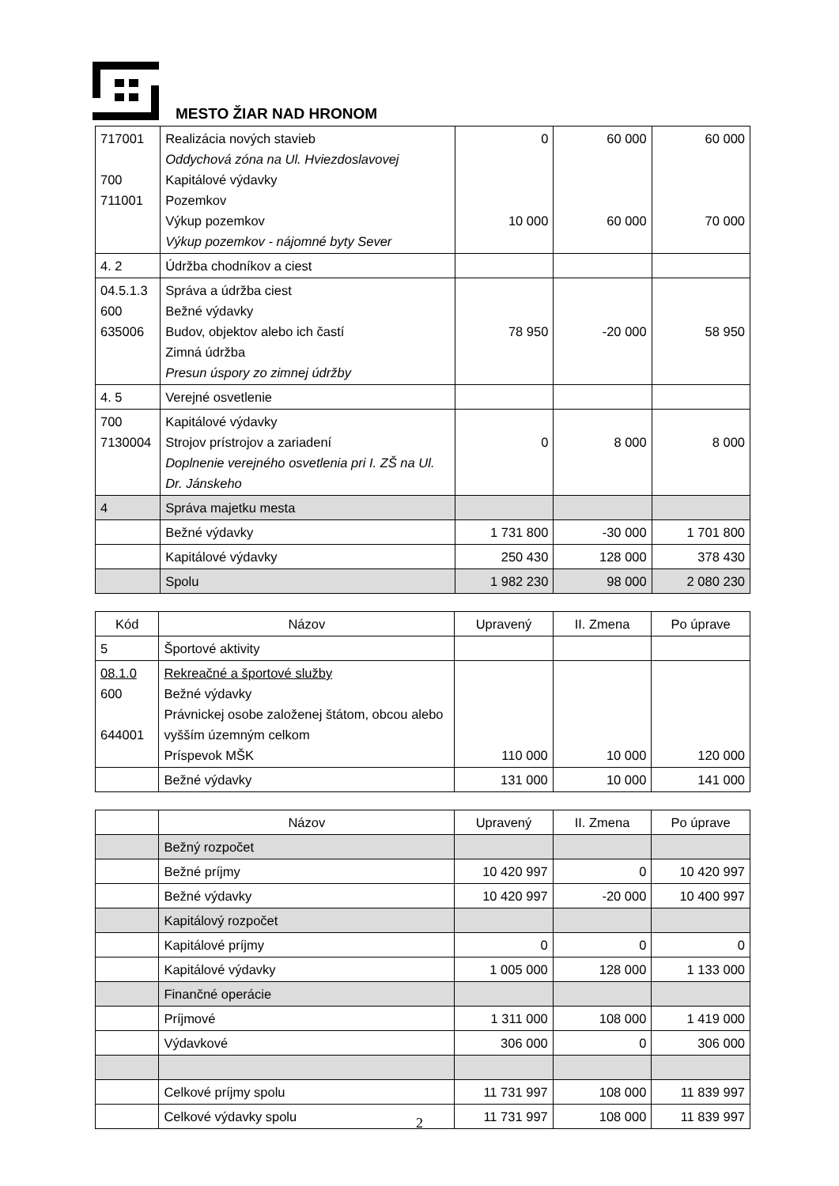MESTO ŽIAR NAD HRONOM
| 717001 700 711001 | Realizácia nových stavieb Oddychová zóna na Ul. Hviezdoslavovej Kapitálové výdavky Pozemkov Výkup pozemkov Výkup pozemkov - nájomné byty Sever | 0 10 000 | 60 000 60 000 | 60 000 70 000 |
| 4. 2 | Údržba chodníkov a ciest | | | |
| 04.5.1.3 600 635006 | Správa a údržba ciest Bežné výdavky Budov, objektov alebo ich častí Zimná údržba Presun úspory zo zimnej údržby | 78 950 | -20 000 | 58 950 |
| 4. 5 | Verejné osvetlenie | | | |
| 700 7130004 | Kapitálové výdavky Strojov prístrojov a zariadení Doplnenie verejného osvetlenia pri I. ZŠ na Ul. Dr. Jánskeho | 0 | 8 000 | 8 000 |
| 4 | Správa majetku mesta | | | |
| | Bežné výdavky | 1 731 800 | -30 000 | 1 701 800 |
| | Kapitálové výdavky | 250 430 | 128 000 | 378 430 |
| | Spolu | 1 982 230 | 98 000 | 2 080 230 |
| Kód | Názov | Upravený | II. Zmena | Po úprave |
| --- | --- | --- | --- | --- |
| 5 | Športové aktivity | | | |
| 08.1.0 600 644001 | Rekreačné a športové služby Bežné výdavky Právnickej osobe založenej štátom, obcou alebo vyšším územným celkom Príspevok MŠK | 110 000 | 10 000 | 120 000 |
| | Bežné výdavky | 131 000 | 10 000 | 141 000 |
| | Názov | Upravený | II. Zmena | Po úprave |
| --- | --- | --- | --- | --- |
| | Bežný rozpočet | | | |
| | Bežné príjmy | 10 420 997 | 0 | 10 420 997 |
| | Bežné výdavky | 10 420 997 | -20 000 | 10 400 997 |
| | Kapitálový rozpočet | | | |
| | Kapitálové príjmy | 0 | 0 | 0 |
| | Kapitálové výdavky | 1 005 000 | 128 000 | 1 133 000 |
| | Finančné operácie | | | |
| | Príjmové | 1 311 000 | 108 000 | 1 419 000 |
| | Výdavkové | 306 000 | 0 | 306 000 |
| | Celkové príjmy spolu | 11 731 997 | 108 000 | 11 839 997 |
| | Celkové výdavky spolu | 11 731 997 | 108 000 | 11 839 997 |
2